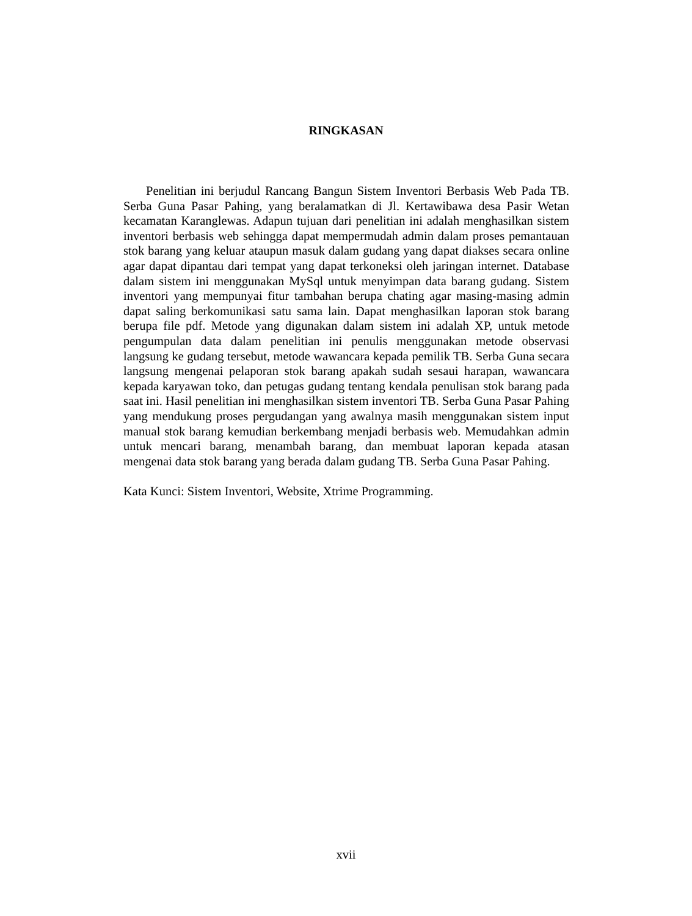RINGKASAN
Penelitian ini berjudul Rancang Bangun Sistem Inventori Berbasis Web Pada TB. Serba Guna Pasar Pahing, yang beralamatkan di Jl. Kertawibawa desa Pasir Wetan kecamatan Karanglewas. Adapun tujuan dari penelitian ini adalah menghasilkan sistem inventori berbasis web sehingga dapat mempermudah admin dalam proses pemantauan stok barang yang keluar ataupun masuk dalam gudang yang dapat diakses secara online agar dapat dipantau dari tempat yang dapat terkoneksi oleh jaringan internet. Database dalam sistem ini menggunakan MySql untuk menyimpan data barang gudang. Sistem inventori yang mempunyai fitur tambahan berupa chating agar masing-masing admin dapat saling berkomunikasi satu sama lain. Dapat menghasilkan laporan stok barang berupa file pdf. Metode yang digunakan dalam sistem ini adalah XP, untuk metode pengumpulan data dalam penelitian ini penulis menggunakan metode observasi langsung ke gudang tersebut, metode wawancara kepada pemilik TB. Serba Guna secara langsung mengenai pelaporan stok barang apakah sudah sesaui harapan, wawancara kepada karyawan toko, dan petugas gudang tentang kendala penulisan stok barang pada saat ini. Hasil penelitian ini menghasilkan sistem inventori TB. Serba Guna Pasar Pahing yang mendukung proses pergudangan yang awalnya masih menggunakan sistem input manual stok barang kemudian berkembang menjadi berbasis web. Memudahkan admin untuk mencari barang, menambah barang, dan membuat laporan kepada atasan mengenai data stok barang yang berada dalam gudang TB. Serba Guna Pasar Pahing.
Kata Kunci: Sistem Inventori, Website, Xtrime Programming.
xvii